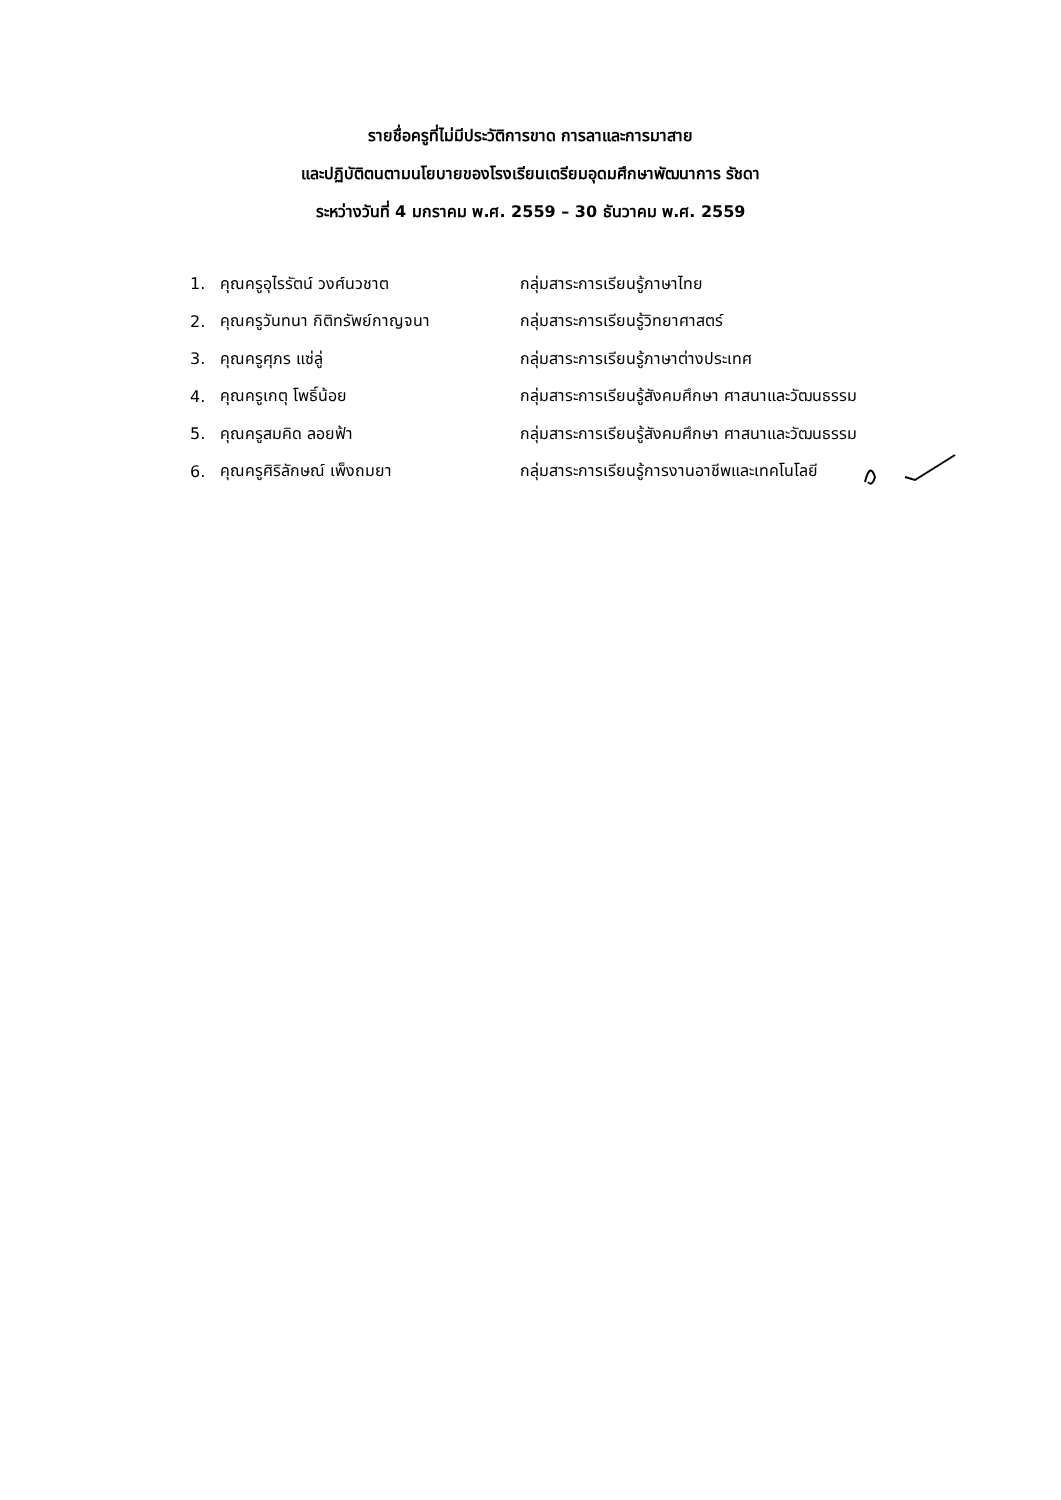รายชื่อครูที่ไม่มีประวัติการขาด การลาและการมาสาย
และปฏิบัติตนตามนโยบายของโรงเรียนเตรียมอุดมศึกษาพัฒนาการ รัชดา
ระหว่างวันที่ 4 มกราคม พ.ศ. 2559 – 30 ธันวาคม พ.ศ. 2559
| 1. | คุณครูอุไรรัตน์ วงศ์นวชาต | กลุ่มสาระการเรียนรู้ภาษาไทย |
| 2. | คุณครูวันทนา กิติทรัพย์กาญจนา | กลุ่มสาระการเรียนรู้วิทยาศาสตร์ |
| 3. | คุณครูศุภร แซ่ลู่ | กลุ่มสาระการเรียนรู้ภาษาต่างประเทศ |
| 4. | คุณครูเกตุ โพธิ์น้อย | กลุ่มสาระการเรียนรู้สังคมศึกษา ศาสนาและวัฒนธรรม |
| 5. | คุณครูสมคิด ลอยฟ้า | กลุ่มสาระการเรียนรู้สังคมศึกษา ศาสนาและวัฒนธรรม |
| 6. | คุณครูศิริลักษณ์ เพ็งถมยา | กลุ่มสาระการเรียนรู้การงานอาชีพและเทคโนโลยี |